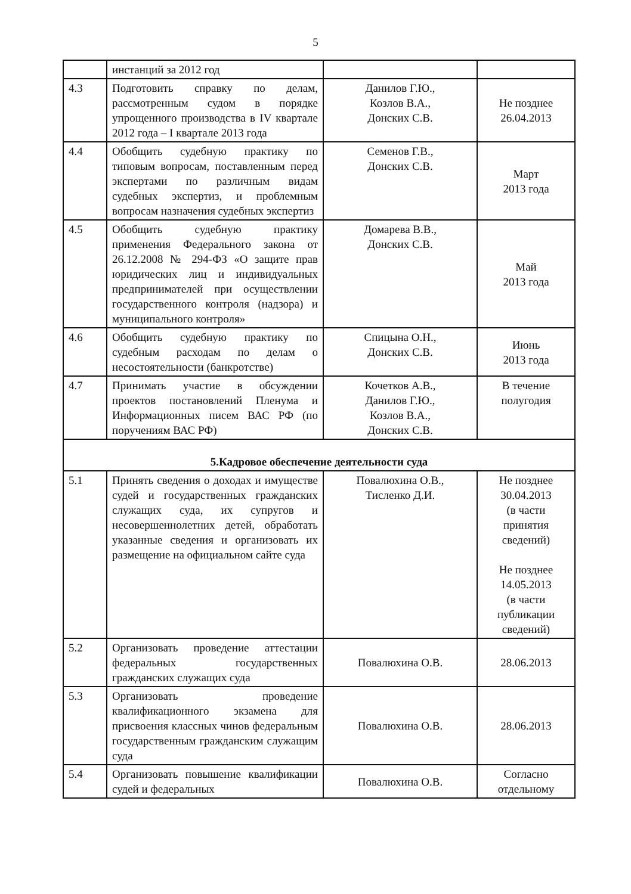5
| | инстанций за 2012 год | | |
| 4.3 | Подготовить справку по делам, рассмотренным судом в порядке упрощенного производства в IV квартале 2012 года – I квартале 2013 года | Данилов Г.Ю., Козлов В.А., Донских С.В. | Не позднее 26.04.2013 |
| 4.4 | Обобщить судебную практику по типовым вопросам, поставленным перед экспертами по различным видам судебных экспертиз, и проблемным вопросам назначения судебных экспертиз | Семенов Г.В., Донских С.В. | Март 2013 года |
| 4.5 | Обобщить судебную практику применения Федерального закона от 26.12.2008 № 294-ФЗ «О защите прав юридических лиц и индивидуальных предпринимателей при осуществлении государственного контроля (надзора) и муниципального контроля» | Домарева В.В., Донских С.В. | Май 2013 года |
| 4.6 | Обобщить судебную практику по судебным расходам по делам о несостоятельности (банкротстве) | Спицына О.Н., Донских С.В. | Июнь 2013 года |
| 4.7 | Принимать участие в обсуждении проектов постановлений Пленума и Информационных писем ВАС РФ (по поручениям ВАС РФ) | Кочетков А.В., Данилов Г.Ю., Козлов В.А., Донских С.В. | В течение полугодия |
| 5.Кадровое обеспечение деятельности суда | | | |
| 5.1 | Принять сведения о доходах и имуществе судей и государственных гражданских служащих суда, их супругов и несовершеннолетних детей, обработать указанные сведения и организовать их размещение на официальном сайте суда | Повалюхина О.В., Тисленко Д.И. | Не позднее 30.04.2013 (в части принятия сведений) Не позднее 14.05.2013 (в части публикации сведений) |
| 5.2 | Организовать проведение аттестации федеральных государственных гражданских служащих суда | Повалюхина О.В. | 28.06.2013 |
| 5.3 | Организовать проведение квалификационного экзамена для присвоения классных чинов федеральным государственным гражданским служащим суда | Повалюхина О.В. | 28.06.2013 |
| 5.4 | Организовать повышение квалификации судей и федеральных | Повалюхина О.В. | Согласно отдельному |